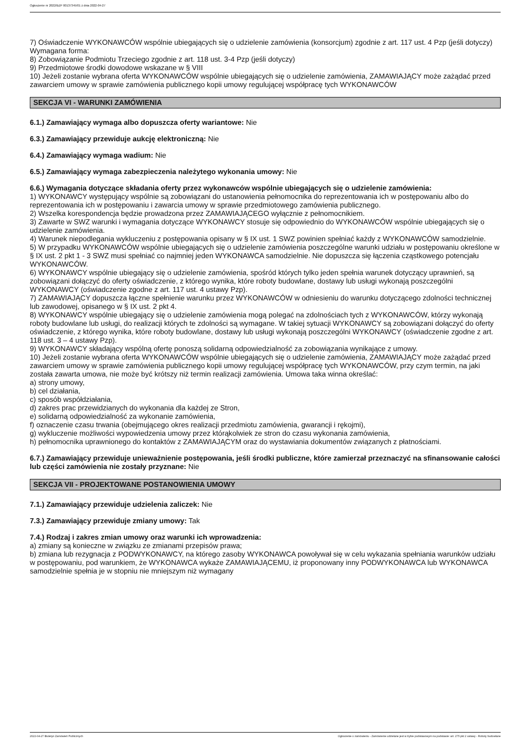Ogłoszenie nr 2022/BZP 00137345/01 z dnia 2022-04-27
7) Oświadczenie WYKONAWCÓW wspólnie ubiegających się o udzielenie zamówienia (konsorcjum) zgodnie z art. 117 ust. 4 Pzp (jeśli dotyczy)
Wymagana forma:
8) Zobowiązanie Podmiotu Trzeciego zgodnie z art. 118 ust. 3-4 Pzp (jeśli dotyczy)
9) Przedmiotowe środki dowodowe wskazane w § VIII
10) Jeżeli zostanie wybrana oferta WYKONAWCÓW wspólnie ubiegających się o udzielenie zamówienia, ZAMAWIAJĄCY może zażądać przed zawarciem umowy w sprawie zamówienia publicznego kopii umowy regulującej współpracę tych WYKONAWCÓW
SEKCJA VI - WARUNKI ZAMÓWIENIA
6.1.) Zamawiający wymaga albo dopuszcza oferty wariantowe: Nie
6.3.) Zamawiający przewiduje aukcję elektroniczną: Nie
6.4.) Zamawiający wymaga wadium: Nie
6.5.) Zamawiający wymaga zabezpieczenia należytego wykonania umowy: Nie
6.6.) Wymagania dotyczące składania oferty przez wykonawców wspólnie ubiegających się o udzielenie zamówienia:
1) WYKONAWCY występujący wspólnie są zobowiązani do ustanowienia pełnomocnika do reprezentowania ich w postępowaniu albo do reprezentowania ich w postępowaniu i zawarcia umowy w sprawie przedmiotowego zamówienia publicznego.
2) Wszelka korespondencja będzie prowadzona przez ZAMAWIAJĄCEGO wyłącznie z pełnomocnikiem.
3) Zawarte w SWZ warunki i wymagania dotyczące WYKONAWCY stosuje się odpowiednio do WYKONAWCÓW wspólnie ubiegających się o udzielenie zamówienia.
4) Warunek niepodlegania wykluczeniu z postępowania opisany w § IX ust. 1 SWZ powinien spełniać każdy z WYKONAWCÓW samodzielnie.
5) W przypadku WYKONAWCÓW wspólnie ubiegających się o udzielenie zamówienia poszczególne warunki udziału w postępowaniu określone w § IX ust. 2 pkt 1 - 3 SWZ musi spełniać co najmniej jeden WYKONAWCA samodzielnie. Nie dopuszcza się łączenia cząstkowego potencjału WYKONAWCÓW.
6) WYKONAWCY wspólnie ubiegający się o udzielenie zamówienia, spośród których tylko jeden spełnia warunek dotyczący uprawnień, są zobowiązani dołączyć do oferty oświadczenie, z którego wynika, które roboty budowlane, dostawy lub usługi wykonają poszczególni WYKONAWCY (oświadczenie zgodne z art. 117 ust. 4 ustawy Pzp).
7) ZAMAWIAJĄCY dopuszcza łączne spełnienie warunku przez WYKONAWCÓW w odniesieniu do warunku dotyczącego zdolności technicznej lub zawodowej, opisanego w § IX ust. 2 pkt 4.
8) WYKONAWCY wspólnie ubiegający się o udzielenie zamówienia mogą polegać na zdolnościach tych z WYKONAWCÓW, którzy wykonają roboty budowlane lub usługi, do realizacji których te zdolności są wymagane. W takiej sytuacji WYKONAWCY są zobowiązani dołączyć do oferty oświadczenie, z którego wynika, które roboty budowlane, dostawy lub usługi wykonają poszczególni WYKONAWCY (oświadczenie zgodne z art. 118 ust. 3 – 4 ustawy Pzp).
9) WYKONAWCY składający wspólną ofertę ponoszą solidarną odpowiedzialność za zobowiązania wynikające z umowy.
10) Jeżeli zostanie wybrana oferta WYKONAWCÓW wspólnie ubiegających się o udzielenie zamówienia, ZAMAWIAJĄCY może zażądać przed zawarciem umowy w sprawie zamówienia publicznego kopii umowy regulującej współpracę tych WYKONAWCÓW, przy czym termin, na jaki została zawarta umowa, nie może być krótszy niż termin realizacji zamówienia. Umowa taka winna określać:
a) strony umowy,
b) cel działania,
c) sposób współdziałania,
d) zakres prac przewidzianych do wykonania dla każdej ze Stron,
e) solidarną odpowiedzialność za wykonanie zamówienia,
f) oznaczenie czasu trwania (obejmującego okres realizacji przedmiotu zamówienia, gwarancji i rękojmi),
g) wykluczenie możliwości wypowiedzenia umowy przez którąkolwiek ze stron do czasu wykonania zamówienia,
h) pełnomocnika uprawnionego do kontaktów z ZAMAWIAJĄCYM oraz do wystawiania dokumentów związanych z płatnościami.
6.7.) Zamawiający przewiduje unieważnienie postępowania, jeśli środki publiczne, które zamierzał przeznaczyć na sfinansowanie całości lub części zamówienia nie zostały przyznane: Nie
SEKCJA VII - PROJEKTOWANE POSTANOWIENIA UMOWY
7.1.) Zamawiający przewiduje udzielenia zaliczek: Nie
7.3.) Zamawiający przewiduje zmiany umowy: Tak
7.4.) Rodzaj i zakres zmian umowy oraz warunki ich wprowadzenia:
a) zmiany są konieczne w związku ze zmianami przepisów prawa;
b) zmiana lub rezygnacja z PODWYKONAWCY, na którego zasoby WYKONAWCA powoływał się w celu wykazania spełniania warunków udziału w postępowaniu, pod warunkiem, że WYKONAWCA wykaże ZAMAWIAJĄCEMU, iż proponowany inny PODWYKONAWCA lub WYKONAWCA samodzielnie spełnia je w stopniu nie mniejszym niż wymagany
2022-04-27 Biuletyn Zamówień Publicznych Ogłoszenie o zamówieniu - Zamówienie udzielane jest w trybie podstawowym na podstawie: art. 275 pkt 2 ustawy - Roboty budowlane